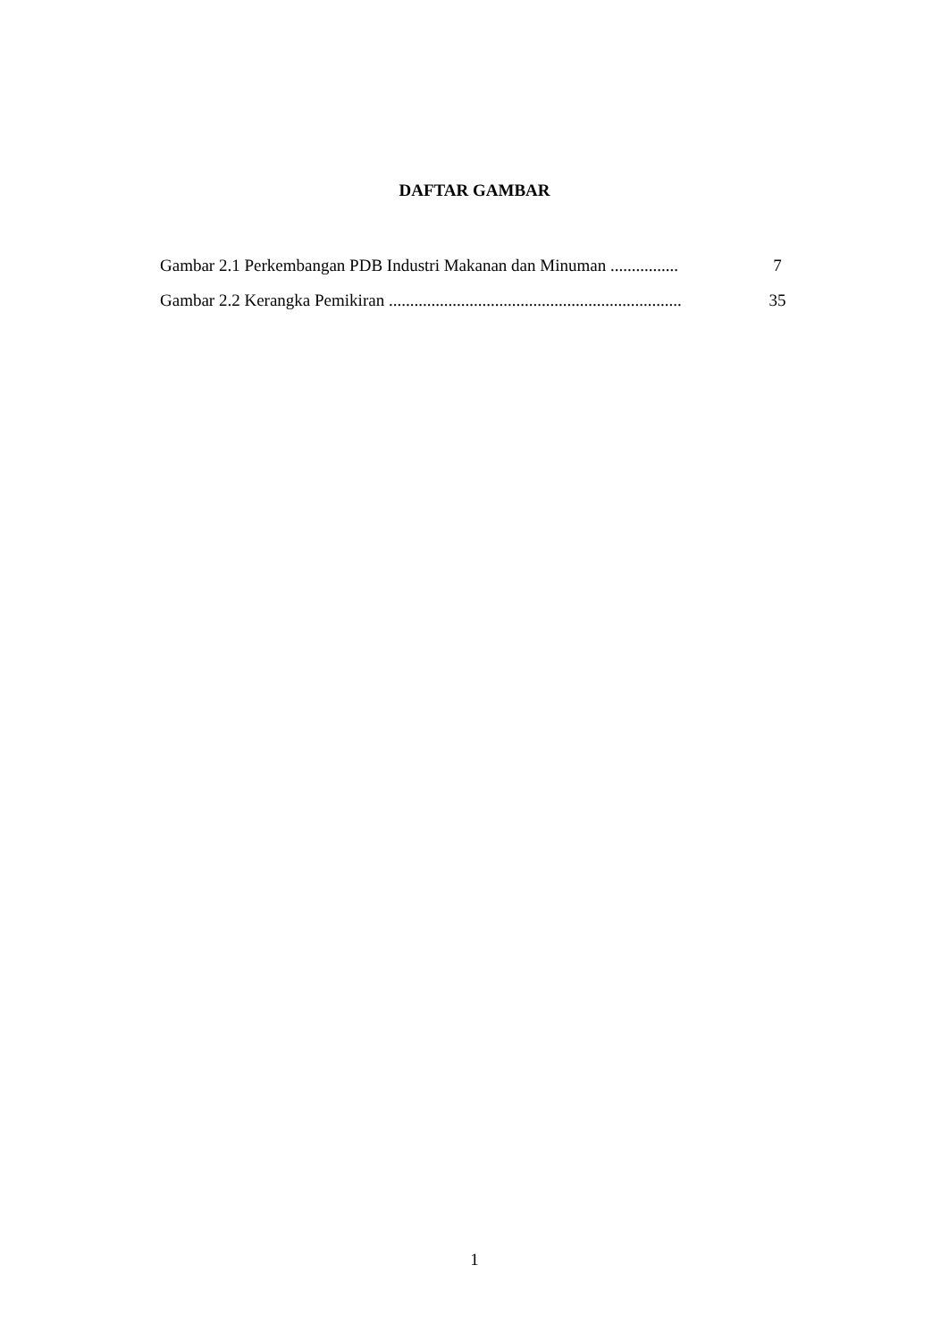DAFTAR GAMBAR
Gambar 2.1 Perkembangan PDB Industri Makanan dan Minuman ................ 7
Gambar 2.2 Kerangka Pemikiran ..................................................................... 35
1